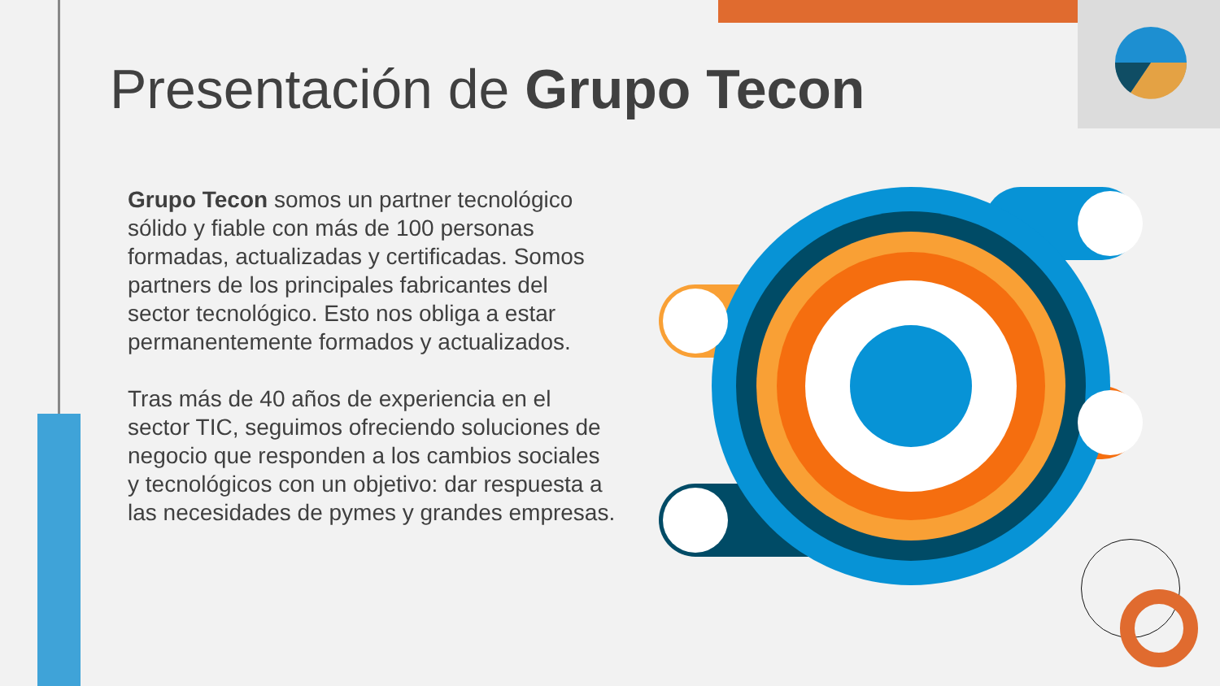Presentación de Grupo Tecon
Grupo Tecon somos un partner tecnológico sólido y fiable con más de 100 personas formadas, actualizadas y certificadas. Somos partners de los principales fabricantes del sector tecnológico. Esto nos obliga a estar permanentemente formados y actualizados.
Tras más de 40 años de experiencia en el sector TIC, seguimos ofreciendo soluciones de negocio que responden a los cambios sociales y tecnológicos con un objetivo: dar respuesta a las necesidades de pymes y grandes empresas.